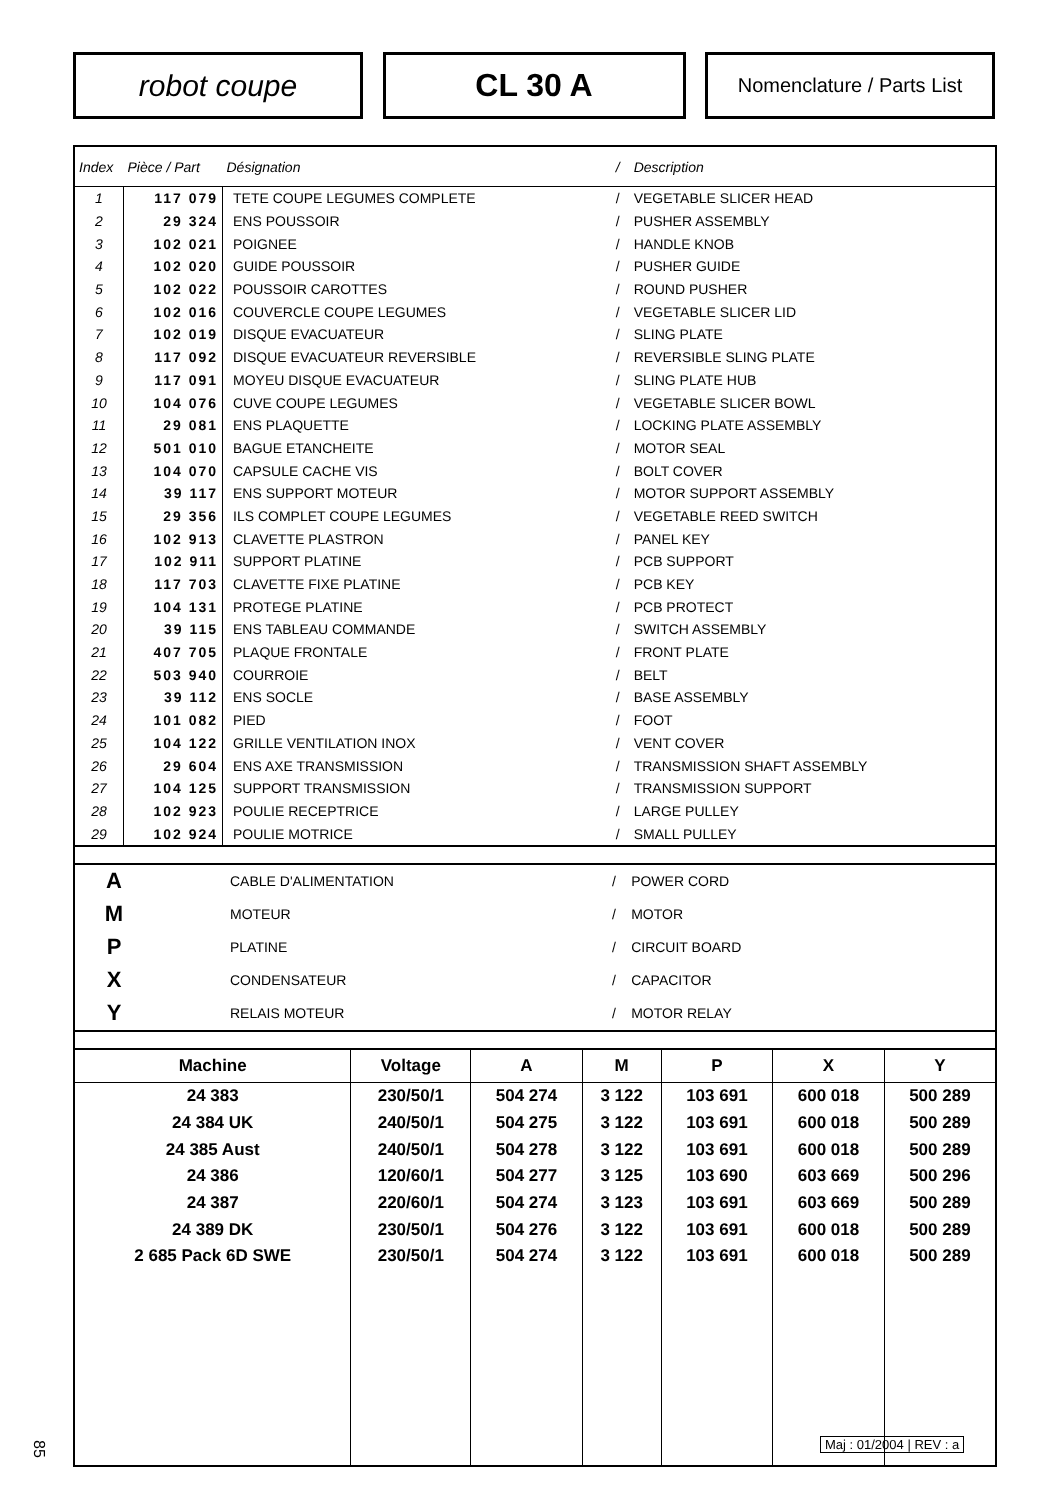robot coupe CL 30 A
Nomenclature / Parts List
| Index | Pièce / Part | Désignation | / | Description |
| --- | --- | --- | --- | --- |
| 1 | 117 079 | TETE COUPE LEGUMES COMPLETE | / | VEGETABLE SLICER HEAD |
| 2 | 29 324 | ENS POUSSOIR | / | PUSHER ASSEMBLY |
| 3 | 102 021 | POIGNEE | / | HANDLE KNOB |
| 4 | 102 020 | GUIDE POUSSOIR | / | PUSHER GUIDE |
| 5 | 102 022 | POUSSOIR CAROTTES | / | ROUND PUSHER |
| 6 | 102 016 | COUVERCLE COUPE LEGUMES | / | VEGETABLE SLICER LID |
| 7 | 102 019 | DISQUE EVACUATEUR | / | SLING PLATE |
| 8 | 117 092 | DISQUE EVACUATEUR REVERSIBLE | / | REVERSIBLE SLING PLATE |
| 9 | 117 091 | MOYEU DISQUE EVACUATEUR | / | SLING PLATE HUB |
| 10 | 104 076 | CUVE COUPE LEGUMES | / | VEGETABLE SLICER BOWL |
| 11 | 29 081 | ENS PLAQUETTE | / | LOCKING PLATE ASSEMBLY |
| 12 | 501 010 | BAGUE ETANCHEITE | / | MOTOR SEAL |
| 13 | 104 070 | CAPSULE CACHE VIS | / | BOLT COVER |
| 14 | 39 117 | ENS SUPPORT MOTEUR | / | MOTOR SUPPORT ASSEMBLY |
| 15 | 29 356 | ILS COMPLET COUPE LEGUMES | / | VEGETABLE REED SWITCH |
| 16 | 102 913 | CLAVETTE PLASTRON | / | PANEL KEY |
| 17 | 102 911 | SUPPORT PLATINE | / | PCB SUPPORT |
| 18 | 117 703 | CLAVETTE FIXE PLATINE | / | PCB KEY |
| 19 | 104 131 | PROTEGE PLATINE | / | PCB PROTECT |
| 20 | 39 115 | ENS TABLEAU COMMANDE | / | SWITCH ASSEMBLY |
| 21 | 407 705 | PLAQUE FRONTALE | / | FRONT PLATE |
| 22 | 503 940 | COURROIE | / | BELT |
| 23 | 39 112 | ENS SOCLE | / | BASE ASSEMBLY |
| 24 | 101 082 | PIED | / | FOOT |
| 25 | 104 122 | GRILLE VENTILATION INOX | / | VENT COVER |
| 26 | 29 604 | ENS AXE TRANSMISSION | / | TRANSMISSION SHAFT ASSEMBLY |
| 27 | 104 125 | SUPPORT TRANSMISSION | / | TRANSMISSION SUPPORT |
| 28 | 102 923 | POULIE RECEPTRICE | / | LARGE PULLEY |
| 29 | 102 924 | POULIE MOTRICE | / | SMALL PULLEY |
| A | CABLE D'ALIMENTATION | / | POWER CORD |
| M | MOTEUR | / | MOTOR |
| P | PLATINE | / | CIRCUIT BOARD |
| X | CONDENSATEUR | / | CAPACITOR |
| Y | RELAIS MOTEUR | / | MOTOR RELAY |
| Machine | Voltage | A | M | P | X | Y |
| --- | --- | --- | --- | --- | --- | --- |
| 24 383 | 230/50/1 | 504 274 | 3 122 | 103 691 | 600 018 | 500 289 |
| 24 384 UK | 240/50/1 | 504 275 | 3 122 | 103 691 | 600 018 | 500 289 |
| 24 385 Aust | 240/50/1 | 504 278 | 3 122 | 103 691 | 600 018 | 500 289 |
| 24 386 | 120/60/1 | 504 277 | 3 125 | 103 690 | 603 669 | 500 296 |
| 24 387 | 220/60/1 | 504 274 | 3 123 | 103 691 | 603 669 | 500 289 |
| 24 389 DK | 230/50/1 | 504 276 | 3 122 | 103 691 | 600 018 | 500 289 |
| 2 685 Pack 6D SWE | 230/50/1 | 504 274 | 3 122 | 103 691 | 600 018 | 500 289 |
Maj : 01/2004 | REV : a
85